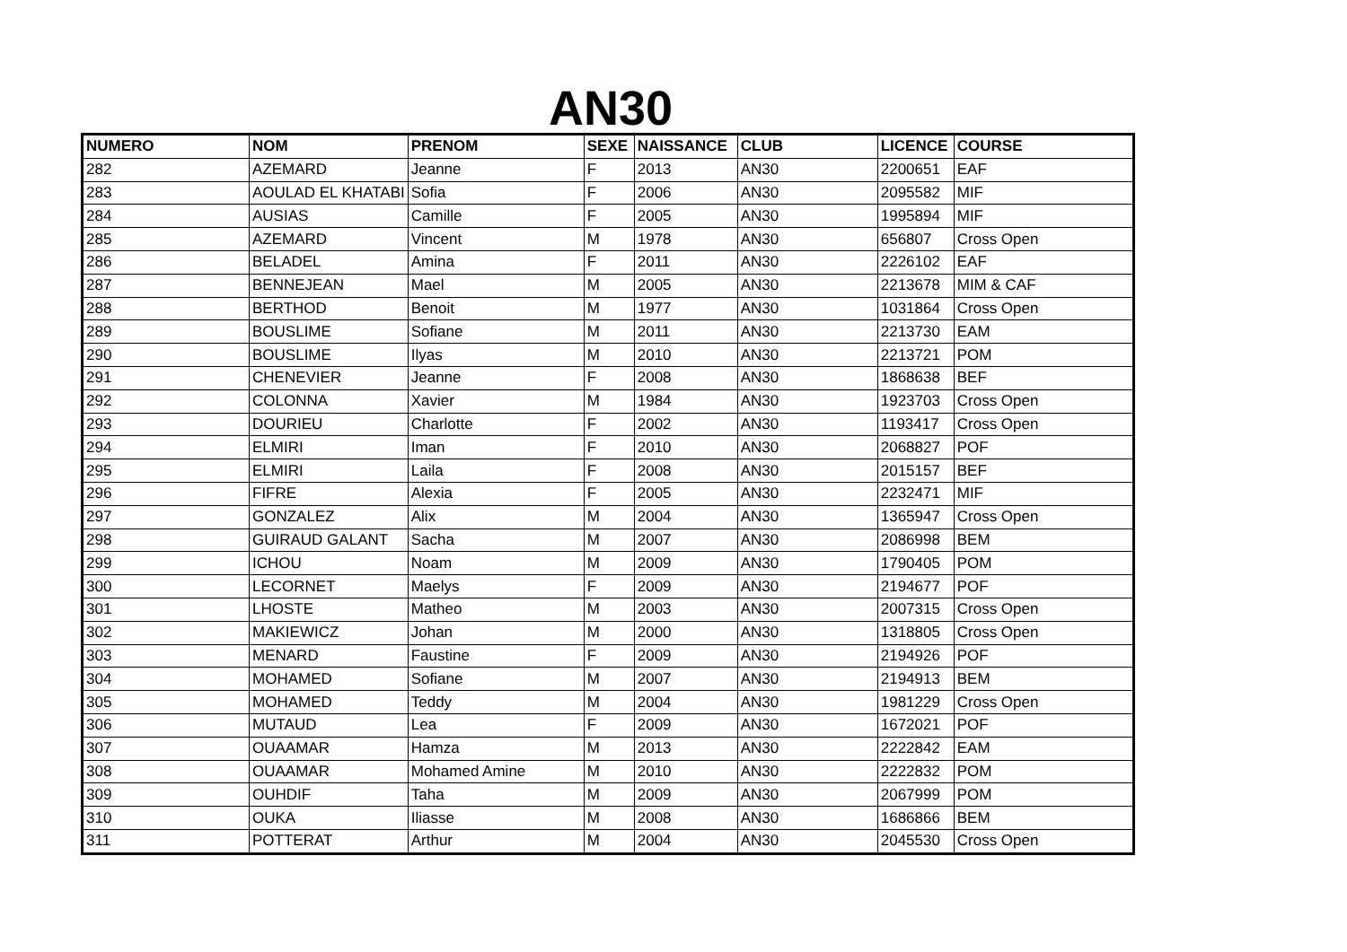AN30
| NUMERO | NOM | PRENOM | SEXE | NAISSANCE | CLUB | LICENCE | COURSE |
| --- | --- | --- | --- | --- | --- | --- | --- |
| 282 | AZEMARD | Jeanne | F | 2013 | AN30 | 2200651 | EAF |
| 283 | AOULAD EL KHATABI | Sofia | F | 2006 | AN30 | 2095582 | MIF |
| 284 | AUSIAS | Camille | F | 2005 | AN30 | 1995894 | MIF |
| 285 | AZEMARD | Vincent | M | 1978 | AN30 | 656807 | Cross Open |
| 286 | BELADEL | Amina | F | 2011 | AN30 | 2226102 | EAF |
| 287 | BENNEJEAN | Mael | M | 2005 | AN30 | 2213678 | MIM & CAF |
| 288 | BERTHOD | Benoit | M | 1977 | AN30 | 1031864 | Cross Open |
| 289 | BOUSLIME | Sofiane | M | 2011 | AN30 | 2213730 | EAM |
| 290 | BOUSLIME | Ilyas | M | 2010 | AN30 | 2213721 | POM |
| 291 | CHENEVIER | Jeanne | F | 2008 | AN30 | 1868638 | BEF |
| 292 | COLONNA | Xavier | M | 1984 | AN30 | 1923703 | Cross Open |
| 293 | DOURIEU | Charlotte | F | 2002 | AN30 | 1193417 | Cross Open |
| 294 | ELMIRI | Iman | F | 2010 | AN30 | 2068827 | POF |
| 295 | ELMIRI | Laila | F | 2008 | AN30 | 2015157 | BEF |
| 296 | FIFRE | Alexia | F | 2005 | AN30 | 2232471 | MIF |
| 297 | GONZALEZ | Alix | M | 2004 | AN30 | 1365947 | Cross Open |
| 298 | GUIRAUD GALANT | Sacha | M | 2007 | AN30 | 2086998 | BEM |
| 299 | ICHOU | Noam | M | 2009 | AN30 | 1790405 | POM |
| 300 | LECORNET | Maelys | F | 2009 | AN30 | 2194677 | POF |
| 301 | LHOSTE | Matheo | M | 2003 | AN30 | 2007315 | Cross Open |
| 302 | MAKIEWICZ | Johan | M | 2000 | AN30 | 1318805 | Cross Open |
| 303 | MENARD | Faustine | F | 2009 | AN30 | 2194926 | POF |
| 304 | MOHAMED | Sofiane | M | 2007 | AN30 | 2194913 | BEM |
| 305 | MOHAMED | Teddy | M | 2004 | AN30 | 1981229 | Cross Open |
| 306 | MUTAUD | Lea | F | 2009 | AN30 | 1672021 | POF |
| 307 | OUAAMAR | Hamza | M | 2013 | AN30 | 2222842 | EAM |
| 308 | OUAAMAR | Mohamed Amine | M | 2010 | AN30 | 2222832 | POM |
| 309 | OUHDIF | Taha | M | 2009 | AN30 | 2067999 | POM |
| 310 | OUKA | Iliasse | M | 2008 | AN30 | 1686866 | BEM |
| 311 | POTTERAT | Arthur | M | 2004 | AN30 | 2045530 | Cross Open |